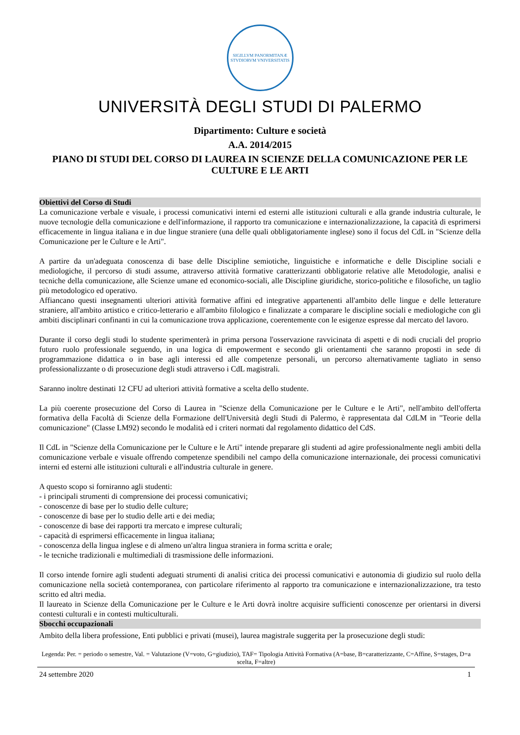SIGILLVM PANORMITANÆ STVDIORVM VNIVERSITATIS
UNIVERSITÀ DEGLI STUDI DI PALERMO
Dipartimento: Culture e società
A.A. 2014/2015
PIANO DI STUDI DEL CORSO DI LAUREA IN SCIENZE DELLA COMUNICAZIONE PER LE CULTURE E LE ARTI
Obiettivi del Corso di Studi
La comunicazione verbale e visuale, i processi comunicativi interni ed esterni alle istituzioni culturali e alla grande industria culturale, le nuove tecnologie della comunicazione e dell'informazione, il rapporto tra comunicazione e internazionalizzazione, la capacità di esprimersi efficacemente in lingua italiana e in due lingue straniere (una delle quali obbligatoriamente inglese) sono il focus del CdL in "Scienze della Comunicazione per le Culture e le Arti".
A partire da un'adeguata conoscenza di base delle Discipline semiotiche, linguistiche e informatiche e delle Discipline sociali e mediologiche, il percorso di studi assume, attraverso attività formative caratterizzanti obbligatorie relative alle Metodologie, analisi e tecniche della comunicazione, alle Scienze umane ed economico-sociali, alle Discipline giuridiche, storico-politiche e filosofiche, un taglio più metodologico ed operativo.
Affiancano questi insegnamenti ulteriori attività formative affini ed integrative appartenenti all'ambito delle lingue e delle letterature straniere, all'ambito artistico e critico-letterario e all'ambito filologico e finalizzate a comparare le discipline sociali e mediologiche con gli ambiti disciplinari confinanti in cui la comunicazione trova applicazione, coerentemente con le esigenze espresse dal mercato del lavoro.
Durante il corso degli studi lo studente sperimenterà in prima persona l'osservazione ravvicinata di aspetti e di nodi cruciali del proprio futuro ruolo professionale seguendo, in una logica di empowerment e secondo gli orientamenti che saranno proposti in sede di programmazione didattica o in base agli interessi ed alle competenze personali, un percorso alternativamente tagliato in senso professionalizzante o di prosecuzione degli studi attraverso i CdL magistrali.
Saranno inoltre destinati 12 CFU ad ulteriori attività formative a scelta dello studente.
La più coerente prosecuzione del Corso di Laurea in "Scienze della Comunicazione per le Culture e le Arti", nell'ambito dell'offerta formativa della Facoltà di Scienze della Formazione dell'Università degli Studi di Palermo, è rappresentata dal CdLM in "Teorie della comunicazione" (Classe LM92) secondo le modalità ed i criteri normati dal regolamento didattico del CdS.
Il CdL in "Scienze della Comunicazione per le Culture e le Arti" intende preparare gli studenti ad agire professionalmente negli ambiti della comunicazione verbale e visuale offrendo competenze spendibili nel campo della comunicazione internazionale, dei processi comunicativi interni ed esterni alle istituzioni culturali e all'industria culturale in genere.
A questo scopo si forniranno agli studenti:
- i principali strumenti di comprensione dei processi comunicativi;
- conoscenze di base per lo studio delle culture;
- conoscenze di base per lo studio delle arti e dei media;
- conoscenze di base dei rapporti tra mercato e imprese culturali;
- capacità di esprimersi efficacemente in lingua italiana;
- conoscenza della lingua inglese e di almeno un'altra lingua straniera in forma scritta e orale;
- le tecniche tradizionali e multimediali di trasmissione delle informazioni.
Il corso intende fornire agli studenti adeguati strumenti di analisi critica dei processi comunicativi e autonomia di giudizio sul ruolo della comunicazione nella società contemporanea, con particolare riferimento al rapporto tra comunicazione e internazionalizzazione, tra testo scritto ed altri media.
Il laureato in Scienze della Comunicazione per le Culture e le Arti dovrà inoltre acquisire sufficienti conoscenze per orientarsi in diversi contesti culturali e in contesti multiculturali.
Sbocchi occupazionali
Ambito della libera professione, Enti pubblici e privati (musei), laurea magistrale suggerita per la prosecuzione degli studi:
Legenda: Per. = periodo o semestre, Val. = Valutazione (V=voto, G=giudizio), TAF= Tipologia Attività Formativa (A=base, B=caratterizzante, C=Affine, S=stages, D=a scelta, F=altre)
24 settembre 2020 1